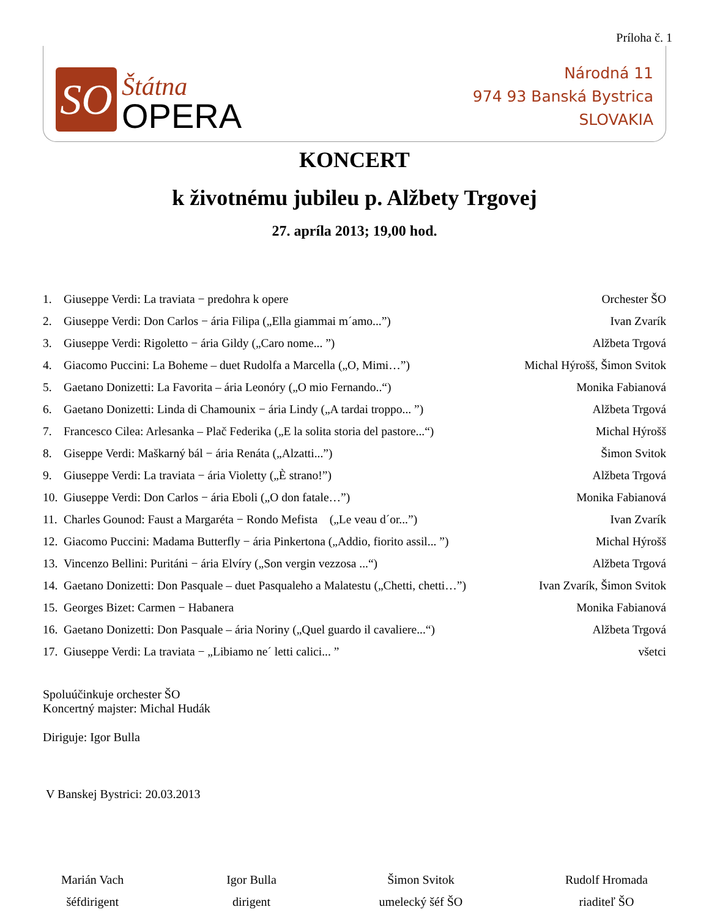Príloha č. 1
SO
Štátna
OPERA
Národná 11
974 93 Banská Bystrica
SLOVAKIA
KONCERT
k životnému jubileu p. Alžbety Trgovej
27. apríla 2013; 19,00 hod.
| 1. | Giuseppe Verdi: La traviata − predohra k opere | Orchester ŠO |
| 2. | Giuseppe Verdi: Don Carlos − ária Filipa („Ella giammai m´amo...”) | Ivan Zvarík |
| 3. | Giuseppe Verdi: Rigoletto − ária Gildy („Caro nome... ”) | Alžbeta Trgová |
| 4. | Giacomo Puccini: La Boheme – duet Rudolfa a Marcella („O, Mimi…”) | Michal Hýrošš, Šimon Svitok |
| 5. | Gaetano Donizetti: La Favorita – ária Leonóry („O mio Fernando..“) | Monika Fabianová |
| 6. | Gaetano Donizetti: Linda di Chamounix − ária Lindy („A tardai troppo... ”) | Alžbeta Trgová |
| 7. | Francesco Cilea: Arlesanka – Plač Federika („E la solita storia del pastore...“) | Michal Hýrošš |
| 8. | Giseppe Verdi: Maškarný bál − ária Renáta („Alzatti...”) | Šimon Svitok |
| 9. | Giuseppe Verdi: La traviata − ária Violetty („È strano!”) | Alžbeta Trgová |
| 10. | Giuseppe Verdi: Don Carlos − ária Eboli („O don fatale…”) | Monika Fabianová |
| 11. | Charles Gounod: Faust a Margaréta − Rondo Mefista („Le veau d´or...”) | Ivan Zvarík |
| 12. | Giacomo Puccini: Madama Butterfly − ária Pinkertona („Addio, fiorito assil... ”) | Michal Hýrošš |
| 13. | Vincenzo Bellini: Puritáni − ária Elvíry („Son vergin vezzosa ...“) | Alžbeta Trgová |
| 14. | Gaetano Donizetti: Don Pasquale – duet Pasqualeho a Malatestu („Chetti, chetti…”) | Ivan Zvarík, Šimon Svitok |
| 15. | Georges Bizet: Carmen − Habanera | Monika Fabianová |
| 16. | Gaetano Donizetti: Don Pasquale – ária Noriny („Quel guardo il cavaliere...“) | Alžbeta Trgová |
| 17. | Giuseppe Verdi: La traviata − „Libiamo ne´ letti calici... ” | všetci |
Spoluúčinkuje orchester ŠO
Koncertný majster: Michal Hudák
Diriguje: Igor Bulla
V Banskej Bystrici: 20.03.2013
Marián Vach
šéfdirigent
Igor Bulla
dirigent
Šimon Svitok
umelecký šéf ŠO
Rudolf Hromada
riaditeľ ŠO